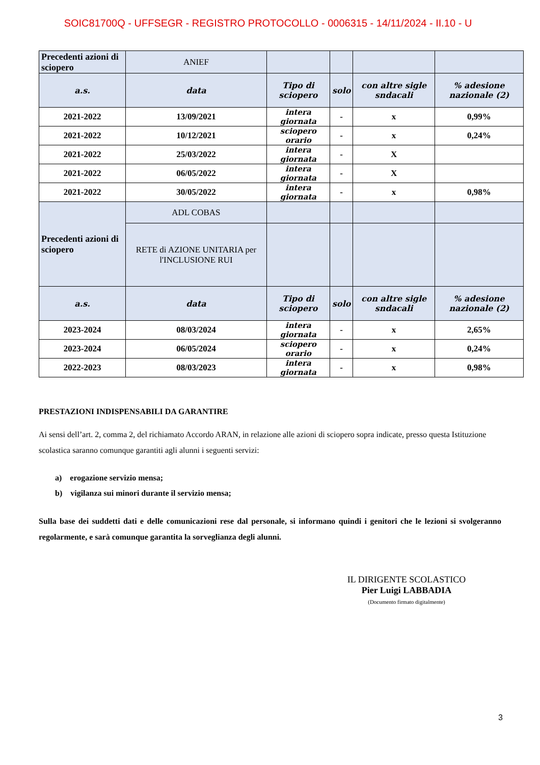SOIC81700Q - UFFSEGR - REGISTRO PROTOCOLLO - 0006315 - 14/11/2024 - II.10 - U
| Precedenti azioni di sciopero | ANIEF | | | | |
| a.s. | data | Tipo di sciopero | solo | con altre sigle sndacali | % adesione nazionale (2) |
| 2021-2022 | 13/09/2021 | intera giornata | - | x | 0,99% |
| 2021-2022 | 10/12/2021 | sciopero orario | - | x | 0,24% |
| 2021-2022 | 25/03/2022 | intera giornata | - | X | |
| 2021-2022 | 06/05/2022 | intera giornata | - | X | |
| 2021-2022 | 30/05/2022 | intera giornata | - | x | 0,98% |
| Precedenti azioni di sciopero | ADL COBAS | | | | |
| | RETE di AZIONE UNITARIA per l'INCLUSIONE RUI | | | | |
| a.s. | data | Tipo di sciopero | solo | con altre sigle sndacali | % adesione nazionale (2) |
| 2023-2024 | 08/03/2024 | intera giornata | - | x | 2,65% |
| 2023-2024 | 06/05/2024 | sciopero orario | - | x | 0,24% |
| 2022-2023 | 08/03/2023 | intera giornata | - | x | 0,98% |
PRESTAZIONI INDISPENSABILI DA GARANTIRE
Ai sensi dell’art. 2, comma 2, del richiamato Accordo ARAN, in relazione alle azioni di sciopero sopra indicate, presso questa Istituzione scolastica saranno comunque garantiti agli alunni i seguenti servizi:
a) erogazione servizio mensa;
b) vigilanza sui minori durante il servizio mensa;
Sulla base dei suddetti dati e delle comunicazioni rese dal personale, si informano quindi i genitori che le lezioni si svolgeranno regolarmente, e sarà comunque garantita la sorveglianza degli alunni.
IL DIRIGENTE SCOLASTICO
Pier Luigi LABBADIA
(Documento firmato digitalmente)
3